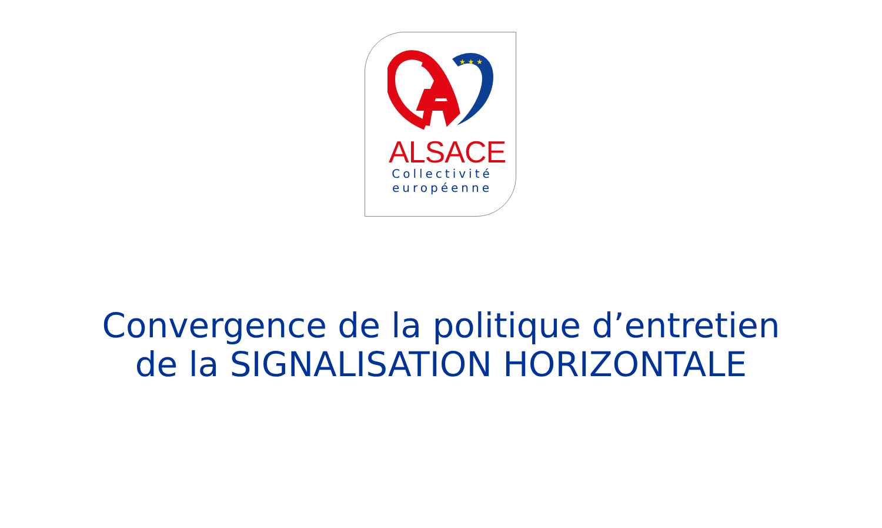★ ★ ★
ALSACE
Collectivité européenne
Convergence de la politique d’entretien
de la SIGNALISATION HORIZONTALE